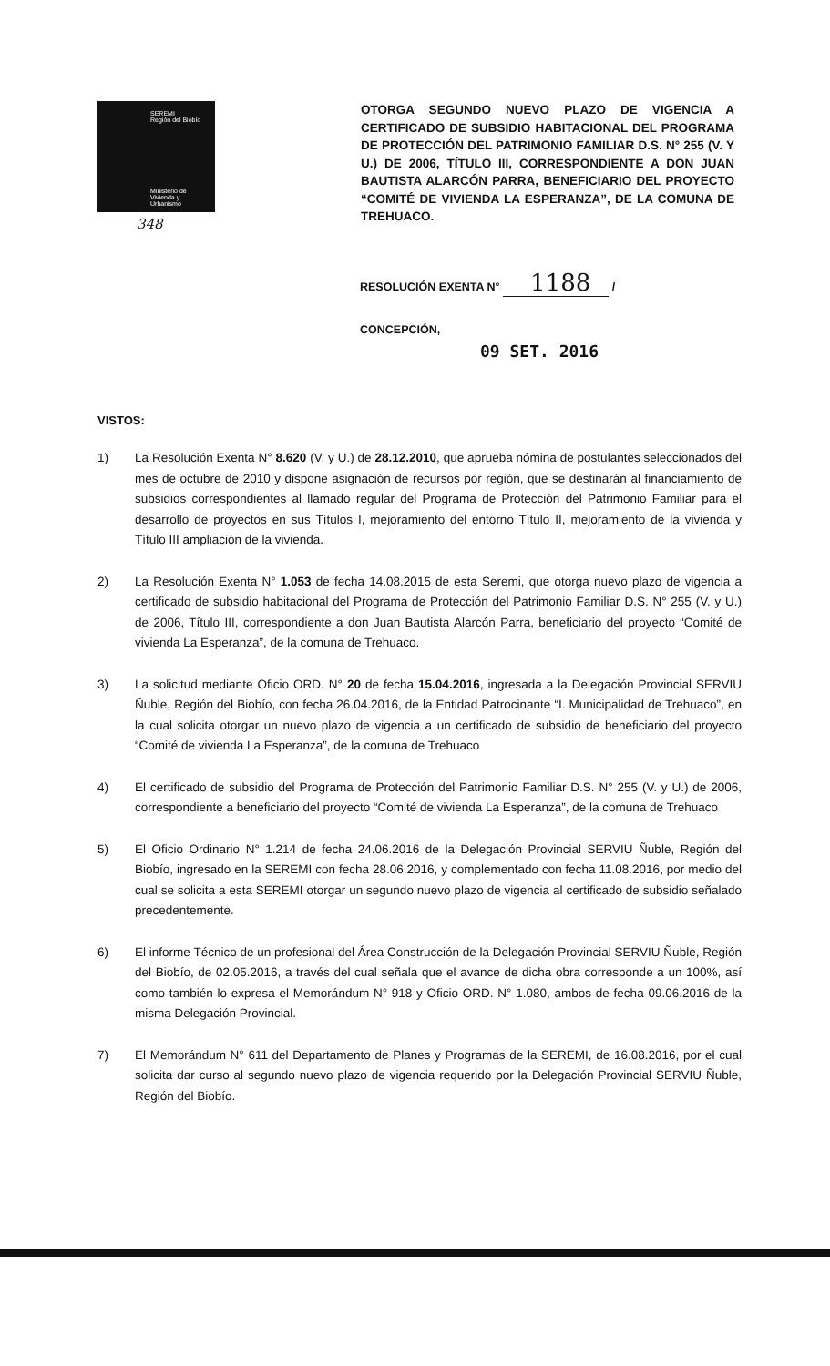SEREMI
Región del Biobío
Ministerio de
Vivienda y
Urbanismo
348
OTORGA SEGUNDO NUEVO PLAZO DE VIGENCIA A CERTIFICADO DE SUBSIDIO HABITACIONAL DEL PROGRAMA DE PROTECCIÓN DEL PATRIMONIO FAMILIAR D.S. N° 255 (V. Y U.) DE 2006, TÍTULO III, CORRESPONDIENTE A DON JUAN BAUTISTA ALARCÓN PARRA, BENEFICIARIO DEL PROYECTO “COMITÉ DE VIVIENDA LA ESPERANZA”, DE LA COMUNA DE TREHUACO.
RESOLUCIÓN EXENTA N° 1188 /
CONCEPCIÓN,
09 SET. 2016
VISTOS:
1) La Resolución Exenta N° 8.620 (V. y U.) de 28.12.2010, que aprueba nómina de postulantes seleccionados del mes de octubre de 2010 y dispone asignación de recursos por región, que se destinarán al financiamiento de subsidios correspondientes al llamado regular del Programa de Protección del Patrimonio Familiar para el desarrollo de proyectos en sus Títulos I, mejoramiento del entorno Título II, mejoramiento de la vivienda y Título III ampliación de la vivienda.
2) La Resolución Exenta N° 1.053 de fecha 14.08.2015 de esta Seremi, que otorga nuevo plazo de vigencia a certificado de subsidio habitacional del Programa de Protección del Patrimonio Familiar D.S. N° 255 (V. y U.) de 2006, Título III, correspondiente a don Juan Bautista Alarcón Parra, beneficiario del proyecto “Comité de vivienda La Esperanza”, de la comuna de Trehuaco.
3) La solicitud mediante Oficio ORD. N° 20 de fecha 15.04.2016, ingresada a la Delegación Provincial SERVIU Ñuble, Región del Biobío, con fecha 26.04.2016, de la Entidad Patrocinante “I. Municipalidad de Trehuaco”, en la cual solicita otorgar un nuevo plazo de vigencia a un certificado de subsidio de beneficiario del proyecto “Comité de vivienda La Esperanza”, de la comuna de Trehuaco
4) El certificado de subsidio del Programa de Protección del Patrimonio Familiar D.S. N° 255 (V. y U.) de 2006, correspondiente a beneficiario del proyecto “Comité de vivienda La Esperanza”, de la comuna de Trehuaco
5) El Oficio Ordinario N° 1.214 de fecha 24.06.2016 de la Delegación Provincial SERVIU Ñuble, Región del Biobío, ingresado en la SEREMI con fecha 28.06.2016, y complementado con fecha 11.08.2016, por medio del cual se solicita a esta SEREMI otorgar un segundo nuevo plazo de vigencia al certificado de subsidio señalado precedentemente.
6) El informe Técnico de un profesional del Área Construcción de la Delegación Provincial SERVIU Ñuble, Región del Biobío, de 02.05.2016, a través del cual señala que el avance de dicha obra corresponde a un 100%, así como también lo expresa el Memorándum N° 918 y Oficio ORD. N° 1.080, ambos de fecha 09.06.2016 de la misma Delegación Provincial.
7) El Memorándum N° 611 del Departamento de Planes y Programas de la SEREMI, de 16.08.2016, por el cual solicita dar curso al segundo nuevo plazo de vigencia requerido por la Delegación Provincial SERVIU Ñuble, Región del Biobío.